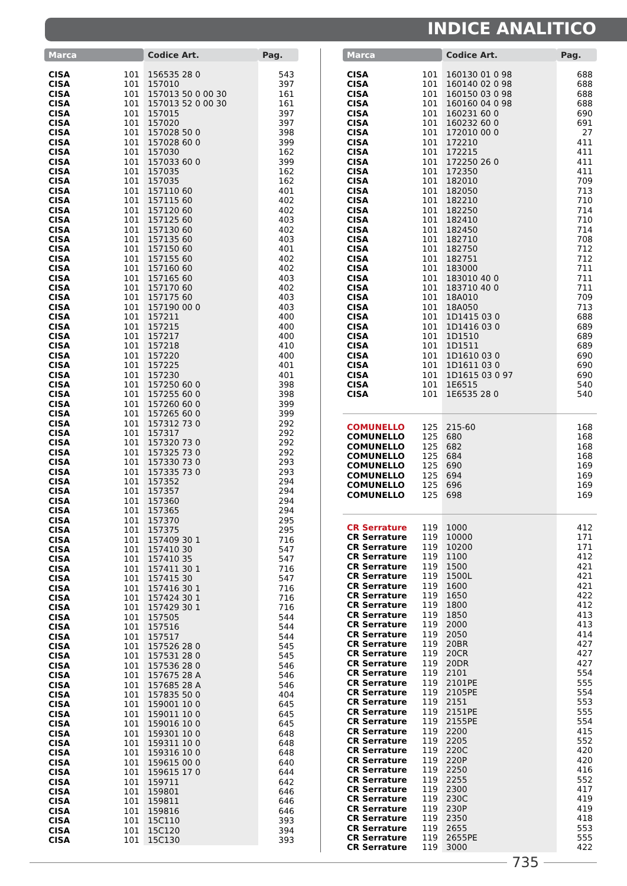INDICE ANALITICO
| Marca | | Codice Art. | Pag. |
| --- | --- | --- | --- |
| CISA | 101 | 156535 28 0 | 543 |
| CISA | 101 | 157010 | 397 |
| CISA | 101 | 157013 50 0 00 30 | 161 |
| CISA | 101 | 157013 52 0 00 30 | 161 |
| CISA | 101 | 157015 | 397 |
| CISA | 101 | 157020 | 397 |
| CISA | 101 | 157028 50 0 | 398 |
| CISA | 101 | 157028 60 0 | 399 |
| CISA | 101 | 157030 | 162 |
| CISA | 101 | 157033 60 0 | 399 |
| CISA | 101 | 157035 | 162 |
| CISA | 101 | 157035 | 162 |
| CISA | 101 | 157110 60 | 401 |
| CISA | 101 | 157115 60 | 402 |
| CISA | 101 | 157120 60 | 402 |
| CISA | 101 | 157125 60 | 403 |
| CISA | 101 | 157130 60 | 402 |
| CISA | 101 | 157135 60 | 403 |
| CISA | 101 | 157150 60 | 401 |
| CISA | 101 | 157155 60 | 402 |
| CISA | 101 | 157160 60 | 402 |
| CISA | 101 | 157165 60 | 403 |
| CISA | 101 | 157170 60 | 402 |
| CISA | 101 | 157175 60 | 403 |
| CISA | 101 | 157190 00 0 | 403 |
| CISA | 101 | 157211 | 400 |
| CISA | 101 | 157215 | 400 |
| CISA | 101 | 157217 | 400 |
| CISA | 101 | 157218 | 410 |
| CISA | 101 | 157220 | 400 |
| CISA | 101 | 157225 | 401 |
| CISA | 101 | 157230 | 401 |
| CISA | 101 | 157250 60 0 | 398 |
| CISA | 101 | 157255 60 0 | 398 |
| CISA | 101 | 157260 60 0 | 399 |
| CISA | 101 | 157265 60 0 | 399 |
| CISA | 101 | 157312 73 0 | 292 |
| CISA | 101 | 157317 | 292 |
| CISA | 101 | 157320 73 0 | 292 |
| CISA | 101 | 157325 73 0 | 292 |
| CISA | 101 | 157330 73 0 | 293 |
| CISA | 101 | 157335 73 0 | 293 |
| CISA | 101 | 157352 | 294 |
| CISA | 101 | 157357 | 294 |
| CISA | 101 | 157360 | 294 |
| CISA | 101 | 157365 | 294 |
| CISA | 101 | 157370 | 295 |
| CISA | 101 | 157375 | 295 |
| CISA | 101 | 157409 30 1 | 716 |
| CISA | 101 | 157410 30 | 547 |
| CISA | 101 | 157410 35 | 547 |
| CISA | 101 | 157411 30 1 | 716 |
| CISA | 101 | 157415 30 | 547 |
| CISA | 101 | 157416 30 1 | 716 |
| CISA | 101 | 157424 30 1 | 716 |
| CISA | 101 | 157429 30 1 | 716 |
| CISA | 101 | 157505 | 544 |
| CISA | 101 | 157516 | 544 |
| CISA | 101 | 157517 | 544 |
| CISA | 101 | 157526 28 0 | 545 |
| CISA | 101 | 157531 28 0 | 545 |
| CISA | 101 | 157536 28 0 | 546 |
| CISA | 101 | 157675 28 A | 546 |
| CISA | 101 | 157685 28 A | 546 |
| CISA | 101 | 157835 50 0 | 404 |
| CISA | 101 | 159001 10 0 | 645 |
| CISA | 101 | 159011 10 0 | 645 |
| CISA | 101 | 159016 10 0 | 645 |
| CISA | 101 | 159301 10 0 | 648 |
| CISA | 101 | 159311 10 0 | 648 |
| CISA | 101 | 159316 10 0 | 648 |
| CISA | 101 | 159615 00 0 | 640 |
| CISA | 101 | 159615 17 0 | 644 |
| CISA | 101 | 159711 | 642 |
| CISA | 101 | 159801 | 646 |
| CISA | 101 | 159811 | 646 |
| CISA | 101 | 159816 | 646 |
| CISA | 101 | 15C110 | 393 |
| CISA | 101 | 15C120 | 394 |
| CISA | 101 | 15C130 | 393 |
| Marca | | Codice Art. | Pag. |
| --- | --- | --- | --- |
| CISA | 101 | 160130 01 0 98 | 688 |
| CISA | 101 | 160140 02 0 98 | 688 |
| CISA | 101 | 160150 03 0 98 | 688 |
| CISA | 101 | 160160 04 0 98 | 688 |
| CISA | 101 | 160231 60 0 | 690 |
| CISA | 101 | 160232 60 0 | 691 |
| CISA | 101 | 172010 00 0 | 27 |
| CISA | 101 | 172210 | 411 |
| CISA | 101 | 172215 | 411 |
| CISA | 101 | 172250 26 0 | 411 |
| CISA | 101 | 172350 | 411 |
| CISA | 101 | 182010 | 709 |
| CISA | 101 | 182050 | 713 |
| CISA | 101 | 182210 | 710 |
| CISA | 101 | 182250 | 714 |
| CISA | 101 | 182410 | 710 |
| CISA | 101 | 182450 | 714 |
| CISA | 101 | 182710 | 708 |
| CISA | 101 | 182750 | 712 |
| CISA | 101 | 182751 | 712 |
| CISA | 101 | 183000 | 711 |
| CISA | 101 | 183010 40 0 | 711 |
| CISA | 101 | 183710 40 0 | 711 |
| CISA | 101 | 18A010 | 709 |
| CISA | 101 | 18A050 | 713 |
| CISA | 101 | 1D1415 03 0 | 688 |
| CISA | 101 | 1D1416 03 0 | 689 |
| CISA | 101 | 1D1510 | 689 |
| CISA | 101 | 1D1511 | 689 |
| CISA | 101 | 1D1610 03 0 | 690 |
| CISA | 101 | 1D1611 03 0 | 690 |
| CISA | 101 | 1D1615 03 0 97 | 690 |
| CISA | 101 | 1E6515 | 540 |
| CISA | 101 | 1E6535 28 0 | 540 |
| COMUNELLO | 125 | 215-60 | 168 |
| COMUNELLO | 125 | 680 | 168 |
| COMUNELLO | 125 | 682 | 168 |
| COMUNELLO | 125 | 684 | 168 |
| COMUNELLO | 125 | 690 | 169 |
| COMUNELLO | 125 | 694 | 169 |
| COMUNELLO | 125 | 696 | 169 |
| COMUNELLO | 125 | 698 | 169 |
| CR Serrature | 119 | 1000 | 412 |
| CR Serrature | 119 | 10000 | 171 |
| CR Serrature | 119 | 10200 | 171 |
| CR Serrature | 119 | 1100 | 412 |
| CR Serrature | 119 | 1500 | 421 |
| CR Serrature | 119 | 1500L | 421 |
| CR Serrature | 119 | 1600 | 421 |
| CR Serrature | 119 | 1650 | 422 |
| CR Serrature | 119 | 1800 | 412 |
| CR Serrature | 119 | 1850 | 413 |
| CR Serrature | 119 | 2000 | 413 |
| CR Serrature | 119 | 2050 | 414 |
| CR Serrature | 119 | 20BR | 427 |
| CR Serrature | 119 | 20CR | 427 |
| CR Serrature | 119 | 20DR | 427 |
| CR Serrature | 119 | 2101 | 554 |
| CR Serrature | 119 | 2101PE | 555 |
| CR Serrature | 119 | 2105PE | 554 |
| CR Serrature | 119 | 2151 | 553 |
| CR Serrature | 119 | 2151PE | 555 |
| CR Serrature | 119 | 2155PE | 554 |
| CR Serrature | 119 | 2200 | 415 |
| CR Serrature | 119 | 2205 | 552 |
| CR Serrature | 119 | 220C | 420 |
| CR Serrature | 119 | 220P | 420 |
| CR Serrature | 119 | 2250 | 416 |
| CR Serrature | 119 | 2255 | 552 |
| CR Serrature | 119 | 2300 | 417 |
| CR Serrature | 119 | 230C | 419 |
| CR Serrature | 119 | 230P | 419 |
| CR Serrature | 119 | 2350 | 418 |
| CR Serrature | 119 | 2655 | 553 |
| CR Serrature | 119 | 2655PE | 555 |
| CR Serrature | 119 | 3000 | 422 |
735